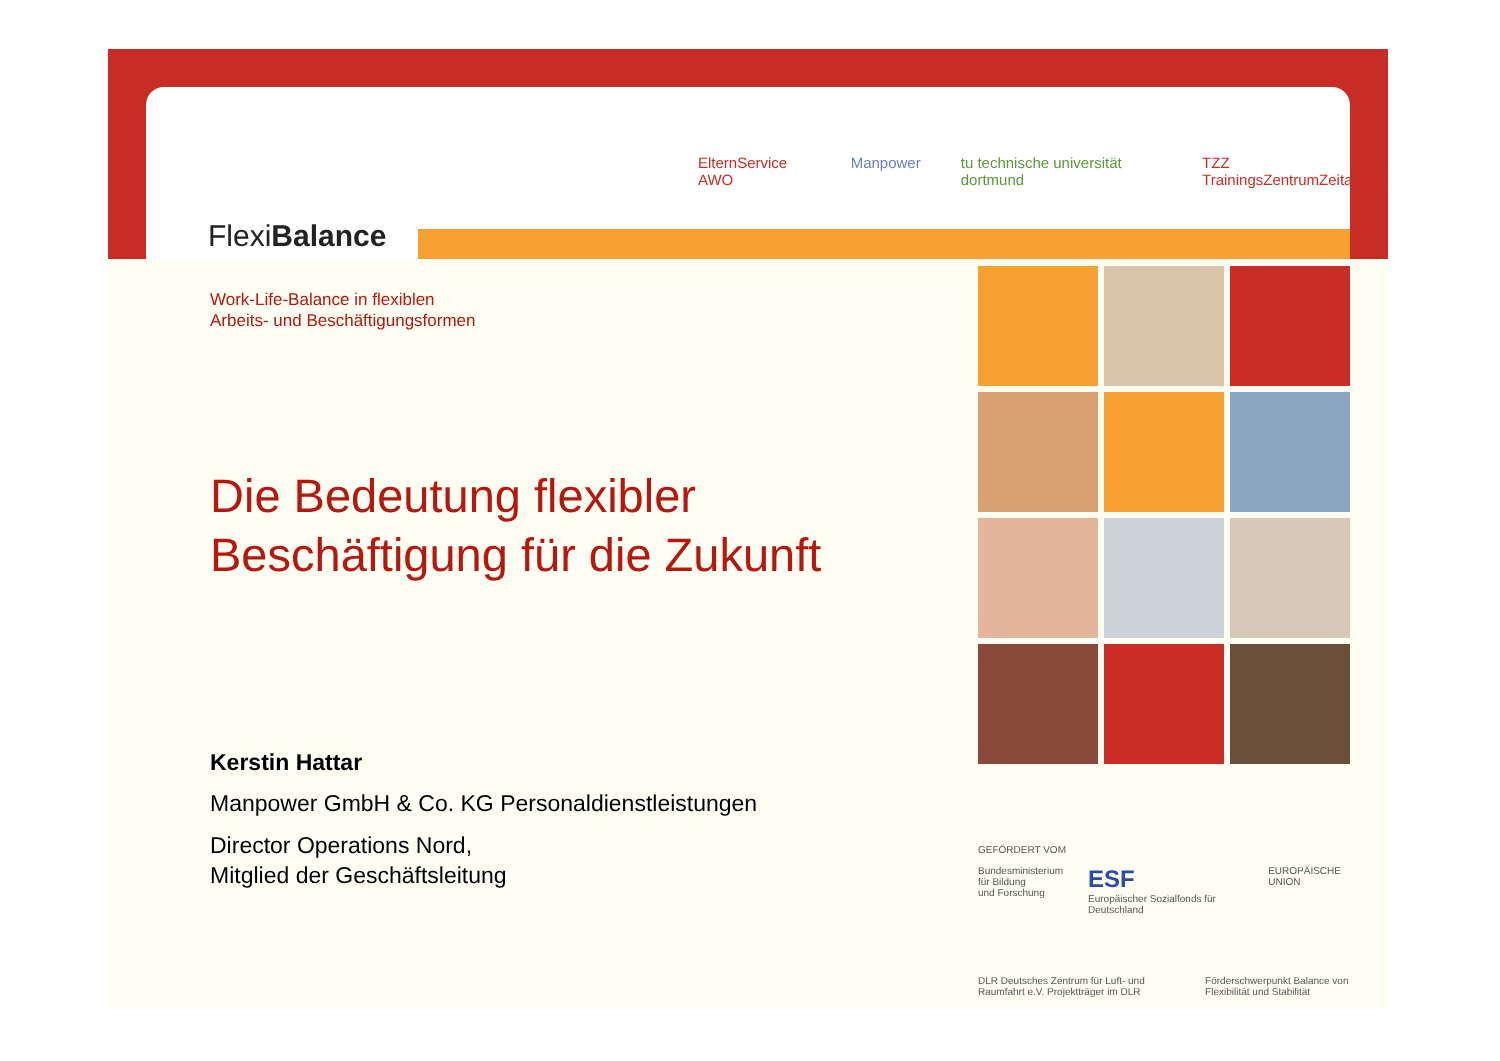FlexiBalance
ElternService AWO Manpower tu technische universität dortmund TZZ TrainingsZentrumZeitarbeit
Work-Life-Balance in flexiblen
Arbeits- und Beschäftigungsformen
Die Bedeutung flexibler
Beschäftigung für die Zukunft
Kerstin Hattar
Manpower GmbH & Co. KG Personaldienstleistungen
Director Operations Nord,
Mitglied der Geschäftsleitung
GEFÖRDERT VOM
Bundesministerium
für Bildung
und Forschung ESF
Europäischer Sozialfonds für Deutschland EUROPÄISCHE UNION
DLR Deutsches Zentrum für Luft- und Raumfahrt e.V. Projektträger im DLR Förderschwerpunkt Balance von Flexibilität und Stabilität